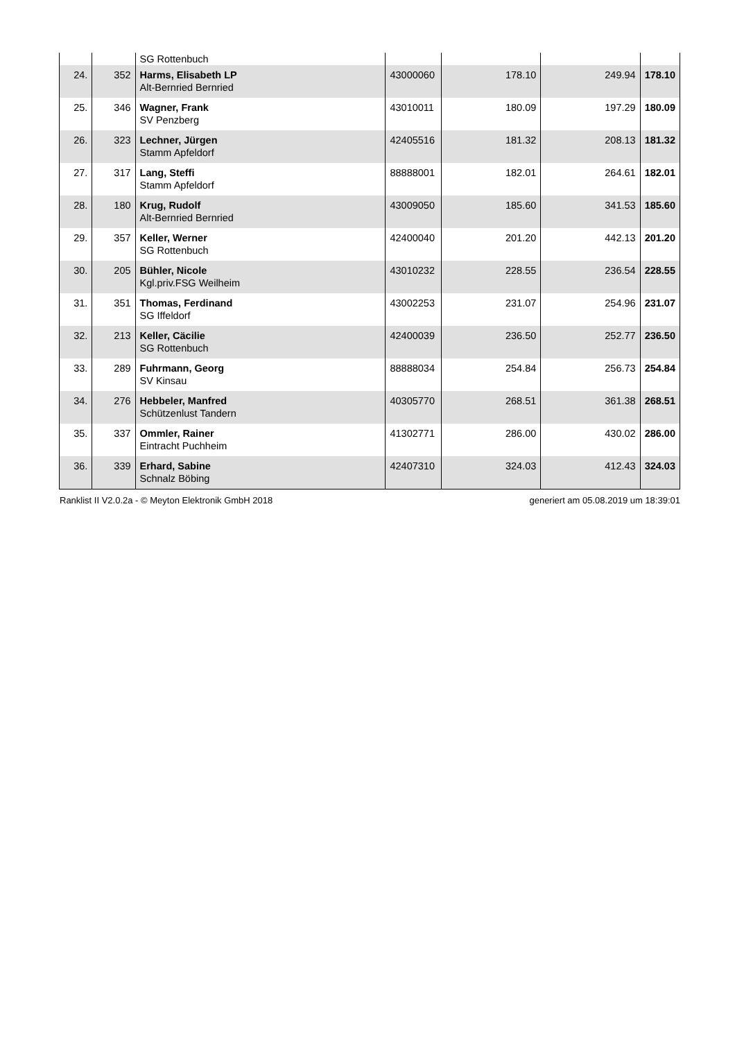| | | SG Rottenbuch | | | | |
| 24. | 352 | Harms, Elisabeth LP Alt-Bernried Bernried | 43000060 | 178.10 | 249.94 | 178.10 |
| 25. | 346 | Wagner, Frank SV Penzberg | 43010011 | 180.09 | 197.29 | 180.09 |
| 26. | 323 | Lechner, Jürgen Stamm Apfeldorf | 42405516 | 181.32 | 208.13 | 181.32 |
| 27. | 317 | Lang, Steffi Stamm Apfeldorf | 88888001 | 182.01 | 264.61 | 182.01 |
| 28. | 180 | Krug, Rudolf Alt-Bernried Bernried | 43009050 | 185.60 | 341.53 | 185.60 |
| 29. | 357 | Keller, Werner SG Rottenbuch | 42400040 | 201.20 | 442.13 | 201.20 |
| 30. | 205 | Bühler, Nicole Kgl.priv.FSG Weilheim | 43010232 | 228.55 | 236.54 | 228.55 |
| 31. | 351 | Thomas, Ferdinand SG Iffeldorf | 43002253 | 231.07 | 254.96 | 231.07 |
| 32. | 213 | Keller, Cäcilie SG Rottenbuch | 42400039 | 236.50 | 252.77 | 236.50 |
| 33. | 289 | Fuhrmann, Georg SV Kinsau | 88888034 | 254.84 | 256.73 | 254.84 |
| 34. | 276 | Hebbeler, Manfred Schützenlust Tandern | 40305770 | 268.51 | 361.38 | 268.51 |
| 35. | 337 | Ommler, Rainer Eintracht Puchheim | 41302771 | 286.00 | 430.02 | 286.00 |
| 36. | 339 | Erhard, Sabine Schnalz Böbing | 42407310 | 324.03 | 412.43 | 324.03 |
Ranklist II V2.0.2a - © Meyton Elektronik GmbH 2018 generiert am 05.08.2019 um 18:39:01